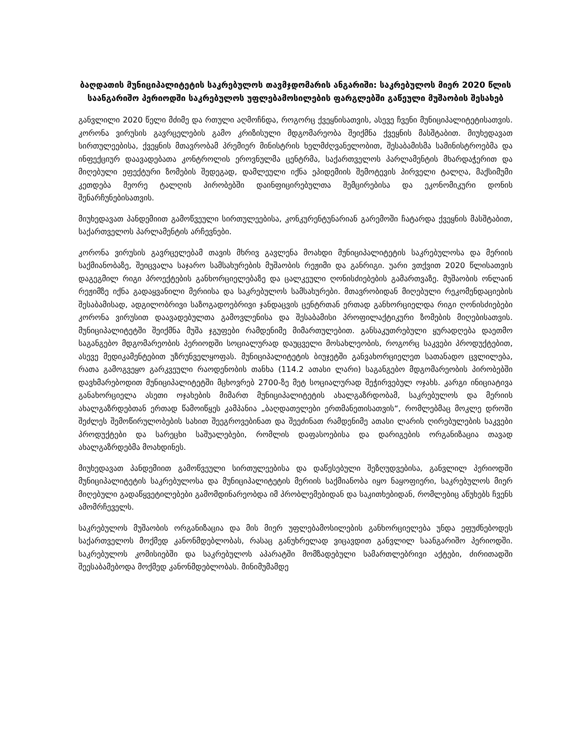ბაღდათის მუნიციპალიტეტის საკრებულოს თავმჯდომარის ანგარიში: საკრებულოს მიერ 2020 წლის საანგარიშო პერიოდში საკრებულოს უფლებამოსილების ფარგლებში გაწეული მუშაობის შესახებ
განვლილი 2020 წელი მძიმე და რთული აღმოჩნდა, როგორც ქვეყნისათვის, ასევე ჩვენი მუნიციპალიტეტისათვის. კორონა ვირუსის გავრცელების გამო კრიზისული მდგომარეობა შეიქმნა ქვეყნის მასშტაბით. მიუხედავათ სირთულეებისა, ქვეყნის მთავრობამ პრემიერ მინისტრის ხელმძღვანელობით, შესაბამისმა სამინისტროებმა და ინფექციურ დაავადებათა კონტროლის ეროვნულმა ცენტრმა, საქართველოს პარლამენტის მხარდაჭერით და მიღებული ეფექტური ზომების შედეგად, დამლეული იქნა ეპიდემიის შემოტევის პირველი ტალღა, მაქსიმუმი კეთდება მეორე ტალღის პირობებში დაინფიცირებულთა შემცირებისა და ეკონომიკური დონის შენარჩუნებისათვის.
მიუხედავათ პანდემიით გამოწვეული სირთულეებისა, კონკურენტუნარიან გარემოში ჩატარდა ქვეყნის მასშტაბით, საქართველოს პარლამენტის არჩევნები.
კორონა ვირუსის გავრცელებამ თავის მხრივ გავლენა მოახდი მუნიციპალიტეტის საკრებულოსა და მერიის საქმიანობაზე, შეიცვალა საჯარო სამსახურების მუშაობის რეჟიმი და განრიგი. უარი ვთქვით 2020 წლისათვის დაგეგმილ რიგი პროექტების განხორციელებაზე და ცალკეული ღონისძიებების გამართვაზე. მუშაობის ონლაინ რეჟიმზე იქნა გადაყვანილი მერიისა და საკრებულოს სამსახურები. მთავრობიდან მიღებული რეკომენდაციების შესაბამისად, ადგილობრივი საზოგადოებრივი ჯანდაცვის ცენტრთან ერთად განხორციელდა რიგი ღონისძიებები კორონა ვირუსით დაავადებულთა გამოვლენისა და შესაბამისი პროფილაქტიკური ზომების მიღებისათვის. მუნიციპალიტეტში შეიქმნა მუშა ჯგუფები რამდენიმე მიმართულებით. განსაკუთრებული ყურადღება დაეთმო საგანგებო მდგომარეობის პერიოდში სოციალურად დაუცველი მოსახლეობის, როგორც საკვები პროდუქტებით, ასევე მედიკამენტებით უზრუნველყოფას. მუნიციპალიტეტის ბიუჯეტში განვახორციელეთ სათანადო ცვლილება, რათა გამოგვეყო გარკვეული რაოდენობის თანხა (114.2 ათასი ლარი) საგანგებო მდგომარეობის პირობებში დავხმარებოდით მუნიციპალიტეტში მცხოვრებ 2700-ზე მეტ სოციალურად შეჭირვებულ ოჯახს. კარგი ინიციატივა განახორციელა ასეთი ოჯახების მიმართ მუნიციპალიტეტის ახალგაზრდობამ, საკრებულოს და მერიის ახალგაზრდებთან ერთად წამოიწყეს კამპანია „ბაღდათელები ერთმანეთისათვის“, რომლებმაც მოკლე დროში შეძლეს შემოწირულობების სახით შეეგროვებინათ და შეეძინათ რამდენიმე ათასი ლარის ღირებულების საკვები პროდუქტები და სარეცხი საშუალებები, რომლის დაფასოებისა და დარიგების ორგანიზაცია თავად ახალგაზრდებმა მოახდინეს.
მიუხედავათ პანდემიით გამოწვეული სირთულეებისა და დაწესებული შეზღუდვებისა, განვლილ პერიოდში მუნიციპალიტეტის საკრებულოსა და მუნიციპალიტეტის მერიის საქმიანობა იყო ნაყოფიერი, საკრებულოს მიერ მიღებული გადაწყვეტილებები გამომდინარეობდა იმ პრობლემებიდან და საკითხებიდან, რომლებიც აწუხებს ჩვენს ამომრჩეველს.
საკრებულოს მუშაობის ორგანიზაცია და მის მიერ უფლებამოსილების განხორციელება უნდა ეფუძნებოდეს საქართველოს მოქმედ კანონმდებლობას, რასაც განუხრელად ვიცავდით განვლილ საანგარიშო პერიოდში. საკრებულოს კომისიებში და საკრებულოს აპარატში მომზადებული სამართლებრივი აქტები, ძირითადში შეესაბამებოდა მოქმედ კანონმდებლობას. მინიმუმამდე